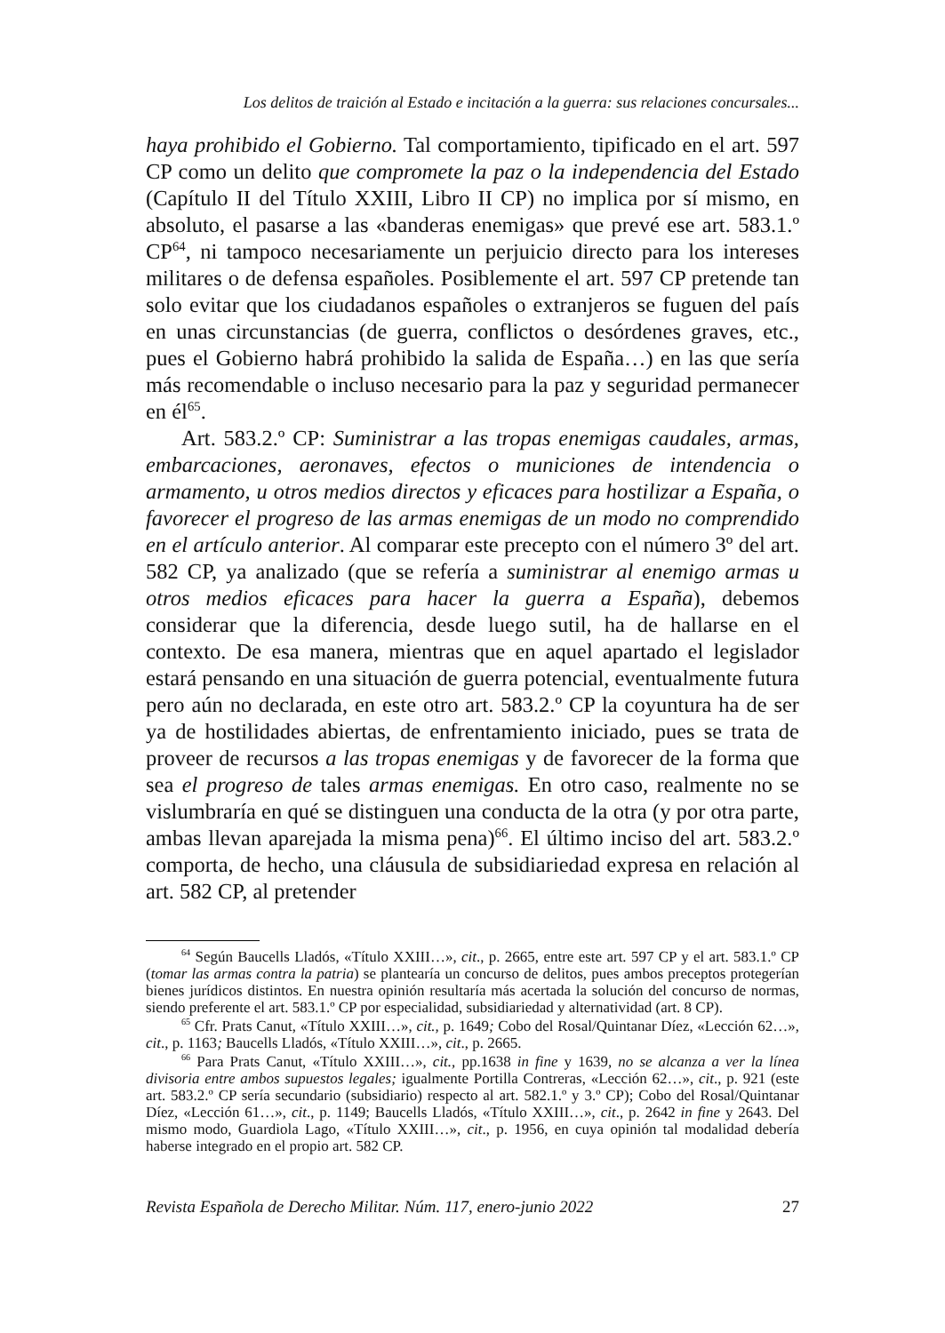Los delitos de traición al Estado e incitación a la guerra: sus relaciones concursales...
haya prohibido el Gobierno. Tal comportamiento, tipificado en el art. 597 CP como un delito que compromete la paz o la independencia del Estado (Capítulo II del Título XXIII, Libro II CP) no implica por sí mismo, en absoluto, el pasarse a las «banderas enemigas» que prevé ese art. 583.1.º CP<sup>64</sup>, ni tampoco necesariamente un perjuicio directo para los intereses militares o de defensa españoles. Posiblemente el art. 597 CP pretende tan solo evitar que los ciudadanos españoles o extranjeros se fuguen del país en unas circunstancias (de guerra, conflictos o desórdenes graves, etc., pues el Gobierno habrá prohibido la salida de España…) en las que sería más recomendable o incluso necesario para la paz y seguridad permanecer en él<sup>65</sup>.
Art. 583.2.º CP: Suministrar a las tropas enemigas caudales, armas, embarcaciones, aeronaves, efectos o municiones de intendencia o armamento, u otros medios directos y eficaces para hostilizar a España, o favorecer el progreso de las armas enemigas de un modo no comprendido en el artículo anterior. Al comparar este precepto con el número 3º del art. 582 CP, ya analizado (que se refería a suministrar al enemigo armas u otros medios eficaces para hacer la guerra a España), debemos considerar que la diferencia, desde luego sutil, ha de hallarse en el contexto. De esa manera, mientras que en aquel apartado el legislador estará pensando en una situación de guerra potencial, eventualmente futura pero aún no declarada, en este otro art. 583.2.º CP la coyuntura ha de ser ya de hostilidades abiertas, de enfrentamiento iniciado, pues se trata de proveer de recursos a las tropas enemigas y de favorecer de la forma que sea el progreso de tales armas enemigas. En otro caso, realmente no se vislumbraría en qué se distinguen una conducta de la otra (y por otra parte, ambas llevan aparejada la misma pena)<sup>66</sup>. El último inciso del art. 583.2.º comporta, de hecho, una cláusula de subsidiariedad expresa en relación al art. 582 CP, al pretender
<sup>64</sup> Según Baucells Lladós, «Título XXIII…», cit., p. 2665, entre este art. 597 CP y el art. 583.1.º CP (tomar las armas contra la patria) se plantearía un concurso de delitos, pues ambos preceptos protegerían bienes jurídicos distintos. En nuestra opinión resultaría más acertada la solución del concurso de normas, siendo preferente el art. 583.1.º CP por especialidad, subsidiariedad y alternatividad (art. 8 CP).
<sup>65</sup> Cfr. Prats Canut, «Título XXIII…», cit., p. 1649; Cobo del Rosal/Quintanar Díez, «Lección 62…», cit., p. 1163; Baucells Lladós, «Título XXIII…», cit., p. 2665.
<sup>66</sup> Para Prats Canut, «Título XXIII…», cit., pp.1638 in fine y 1639, no se alcanza a ver la línea divisoria entre ambos supuestos legales; igualmente Portilla Contreras, «Lección 62…», cit., p. 921 (este art. 583.2.º CP sería secundario (subsidiario) respecto al art. 582.1.º y 3.º CP); Cobo del Rosal/Quintanar Díez, «Lección 61…», cit., p. 1149; Baucells Lladós, «Título XXIII…», cit., p. 2642 in fine y 2643. Del mismo modo, Guardiola Lago, «Título XXIII…», cit., p. 1956, en cuya opinión tal modalidad debería haberse integrado en el propio art. 582 CP.
Revista Española de Derecho Militar. Núm. 117, enero-junio 2022 27